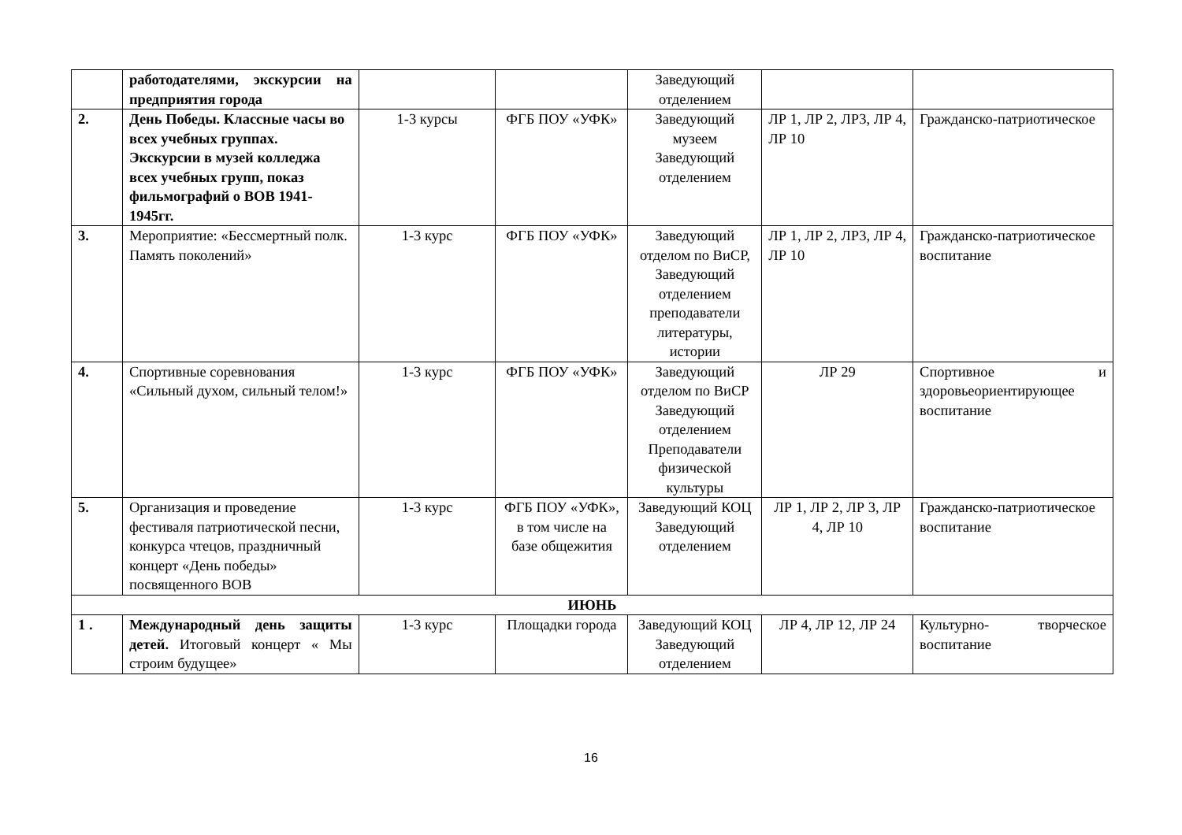| | работодателями, экскурсии на предприятия города | | | Заведующий отделением | | |
| 2. | День Победы. Классные часы во всех учебных группах. Экскурсии в музей колледжа всех учебных групп, показ фильмографий о ВОВ 1941-1945гг. | 1-3 курсы | ФГБ ПОУ «УФК» | Заведующий музеем Заведующий отделением | ЛР 1, ЛР 2, ЛР3, ЛР 4, ЛР 10 | Гражданско-патриотическое |
| 3. | Мероприятие: «Бессмертный полк. Память поколений» | 1-3 курс | ФГБ ПОУ «УФК» | Заведующий отделом по ВиСР, Заведующий отделением преподаватели литературы, истории | ЛР 1, ЛР 2, ЛР3, ЛР 4, ЛР 10 | Гражданско-патриотическое воспитание |
| 4. | Спортивные соревнования «Сильный духом, сильный телом!» | 1-3 курс | ФГБ ПОУ «УФК» | Заведующий отделом по ВиСР Заведующий отделением Преподаватели физической культуры | ЛР 29 | Спортивное и здоровьеориентирующее воспитание |
| 5. | Организация и проведение фестиваля патриотической песни, конкурса чтецов, праздничный концерт «День победы» посвященного ВОВ | 1-3 курс | ФГБ ПОУ «УФК», в том числе на базе общежития | Заведующий КОЦ Заведующий отделением | ЛР 1, ЛР 2, ЛР 3, ЛР 4, ЛР 10 | Гражданско-патриотическое воспитание |
| ИЮНЬ | | | | | | |
| 1 . | Международный день защиты детей. Итоговый концерт « Мы строим будущее» | 1-3 курс | Площадки города | Заведующий КОЦ Заведующий отделением | ЛР 4, ЛР 12, ЛР 24 | Культурно- творческое воспитание |
16